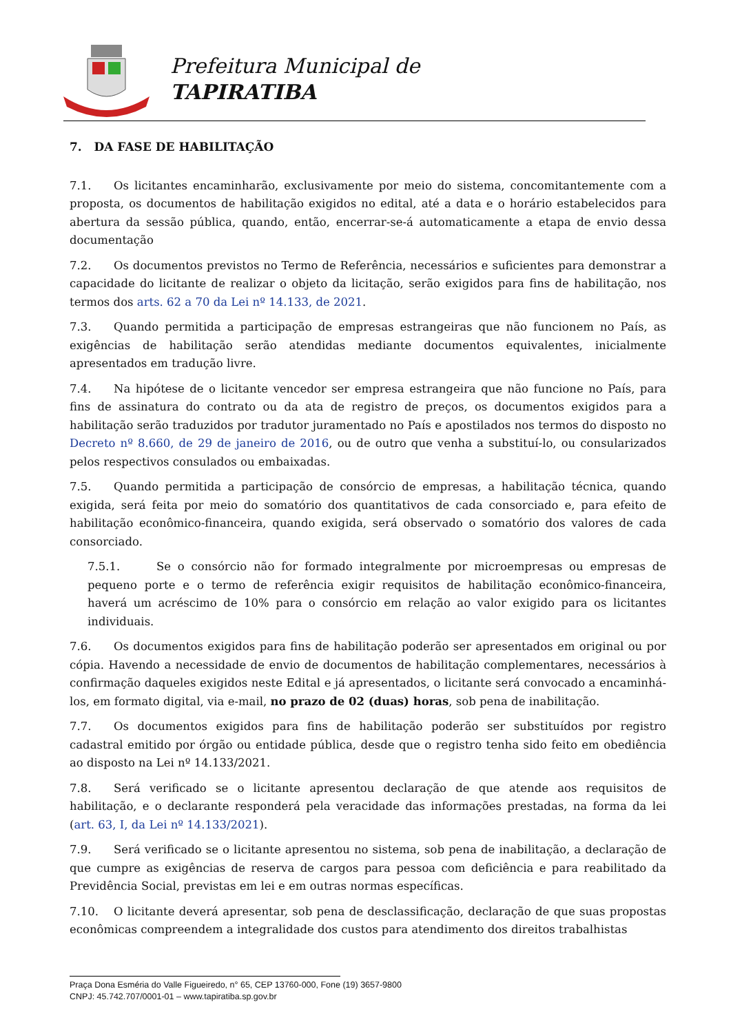Prefeitura Municipal de
TAPIRATIBA
7. DA FASE DE HABILITAÇÃO
7.1. Os licitantes encaminharão, exclusivamente por meio do sistema, concomitantemente com a proposta, os documentos de habilitação exigidos no edital, até a data e o horário estabelecidos para abertura da sessão pública, quando, então, encerrar-se-á automaticamente a etapa de envio dessa documentação
7.2. Os documentos previstos no Termo de Referência, necessários e suficientes para demonstrar a capacidade do licitante de realizar o objeto da licitação, serão exigidos para fins de habilitação, nos termos dos arts. 62 a 70 da Lei nº 14.133, de 2021.
7.3. Quando permitida a participação de empresas estrangeiras que não funcionem no País, as exigências de habilitação serão atendidas mediante documentos equivalentes, inicialmente apresentados em tradução livre.
7.4. Na hipótese de o licitante vencedor ser empresa estrangeira que não funcione no País, para fins de assinatura do contrato ou da ata de registro de preços, os documentos exigidos para a habilitação serão traduzidos por tradutor juramentado no País e apostilados nos termos do disposto no Decreto nº 8.660, de 29 de janeiro de 2016, ou de outro que venha a substituí-lo, ou consularizados pelos respectivos consulados ou embaixadas.
7.5. Quando permitida a participação de consórcio de empresas, a habilitação técnica, quando exigida, será feita por meio do somatório dos quantitativos de cada consorciado e, para efeito de habilitação econômico-financeira, quando exigida, será observado o somatório dos valores de cada consorciado.
7.5.1. Se o consórcio não for formado integralmente por microempresas ou empresas de pequeno porte e o termo de referência exigir requisitos de habilitação econômico-financeira, haverá um acréscimo de 10% para o consórcio em relação ao valor exigido para os licitantes individuais.
7.6. Os documentos exigidos para fins de habilitação poderão ser apresentados em original ou por cópia. Havendo a necessidade de envio de documentos de habilitação complementares, necessários à confirmação daqueles exigidos neste Edital e já apresentados, o licitante será convocado a encaminhá-los, em formato digital, via e-mail, no prazo de 02 (duas) horas, sob pena de inabilitação.
7.7. Os documentos exigidos para fins de habilitação poderão ser substituídos por registro cadastral emitido por órgão ou entidade pública, desde que o registro tenha sido feito em obediência ao disposto na Lei nº 14.133/2021.
7.8. Será verificado se o licitante apresentou declaração de que atende aos requisitos de habilitação, e o declarante responderá pela veracidade das informações prestadas, na forma da lei (art. 63, I, da Lei nº 14.133/2021).
7.9. Será verificado se o licitante apresentou no sistema, sob pena de inabilitação, a declaração de que cumpre as exigências de reserva de cargos para pessoa com deficiência e para reabilitado da Previdência Social, previstas em lei e em outras normas específicas.
7.10. O licitante deverá apresentar, sob pena de desclassificação, declaração de que suas propostas econômicas compreendem a integralidade dos custos para atendimento dos direitos trabalhistas
Praça Dona Esméria do Valle Figueiredo, n° 65, CEP 13760-000, Fone (19) 3657-9800
CNPJ: 45.742.707/0001-01 – www.tapiratiba.sp.gov.br